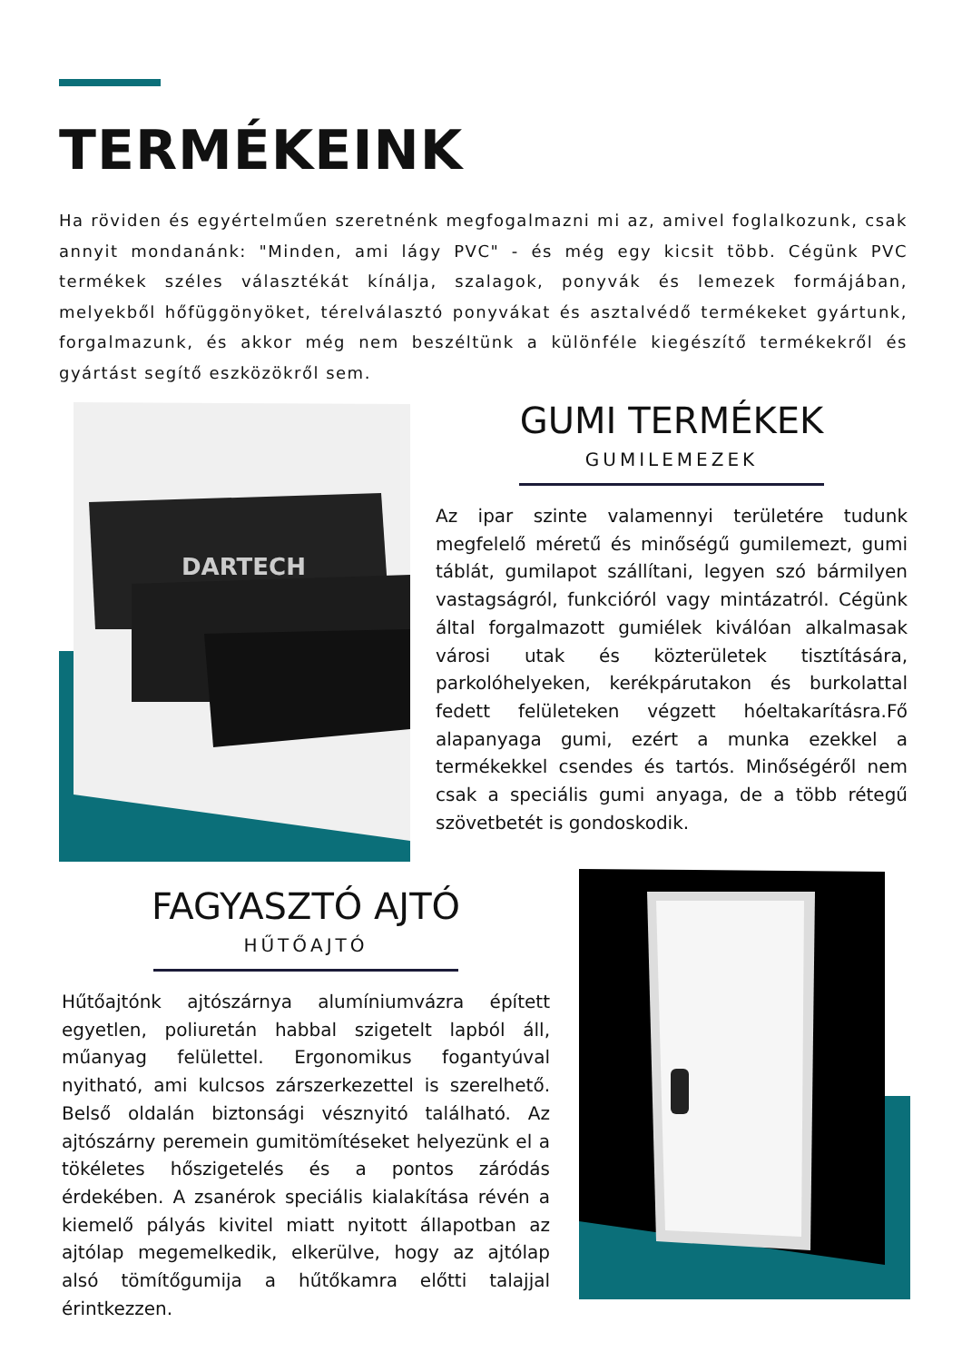TERMÉKEINK
Ha röviden és egyértelműen szeretnénk megfogalmazni mi az, amivel foglalkozunk, csak annyit mondanánk: "Minden, ami lágy PVC" - és még egy kicsit több. Cégünk PVC termékek széles választékát kínálja, szalagok, ponyvák és lemezek formájában, melyekből hőfüggönyöket, térelválasztó ponyvákat és asztalvédő termékeket gyártunk, forgalmazunk, és akkor még nem beszéltünk a különféle kiegészítő termékekről és gyártást segítő eszközökről sem.
DARTECH
GUMI TERMÉKEK
GUMILEMEZEK
Az ipar szinte valamennyi területére tudunk megfelelő méretű és minőségű gumilemezt, gumi táblát, gumilapot szállítani, legyen szó bármilyen vastagságról, funkcióról vagy mintázatról. Cégünk által forgalmazott gumiélek kiválóan alkalmasak városi utak és közterületek tisztítására, parkolóhelyeken, kerékpárutakon és burkolattal fedett felületeken végzett hóeltakarításra.Fő alapanyaga gumi, ezért a munka ezekkel a termékekkel csendes és tartós. Minőségéről nem csak a speciális gumi anyaga, de a több rétegű szövetbetét is gondoskodik.
FAGYASZTÓ AJTÓ
HŰTŐAJTÓ
Hűtőajtónk ajtószárnya alumíniumvázra épített egyetlen, poliuretán habbal szigetelt lapból áll, műanyag felülettel. Ergonomikus fogantyúval nyitható, ami kulcsos zárszerkezettel is szerelhető. Belső oldalán biztonsági vésznyitó található. Az ajtószárny peremein gumitömítéseket helyezünk el a tökéletes hőszigetelés és a pontos záródás érdekében. A zsanérok speciális kialakítása révén a kiemelő pályás kivitel miatt nyitott állapotban az ajtólap megemelkedik, elkerülve, hogy az ajtólap alsó tömítőgumija a hűtőkamra előtti talajjal érintkezzen.